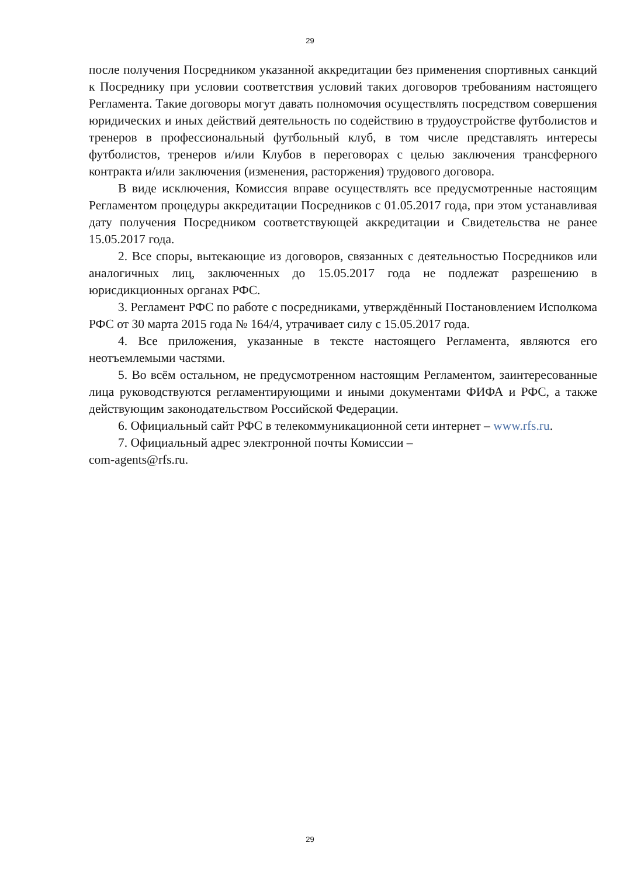29
после получения Посредником указанной аккредитации без применения спортивных санкций к Посреднику при условии соответствия условий таких договоров требованиям настоящего Регламента. Такие договоры могут давать полномочия осуществлять посредством совершения юридических и иных действий деятельность по содействию в трудоустройстве футболистов и тренеров в профессиональный футбольный клуб, в том числе представлять интересы футболистов, тренеров и/или Клубов в переговорах с целью заключения трансферного контракта и/или заключения (изменения, расторжения) трудового договора.
В виде исключения, Комиссия вправе осуществлять все предусмотренные настоящим Регламентом процедуры аккредитации Посредников с 01.05.2017 года, при этом устанавливая дату получения Посредником соответствующей аккредитации и Свидетельства не ранее 15.05.2017 года.
2. Все споры, вытекающие из договоров, связанных с деятельностью Посредников или аналогичных лиц, заключенных до 15.05.2017 года не подлежат разрешению в юрисдикционных органах РФС.
3. Регламент РФС по работе с посредниками, утверждённый Постановлением Исполкома РФС от 30 марта 2015 года № 164/4, утрачивает силу с 15.05.2017 года.
4. Все приложения, указанные в тексте настоящего Регламента, являются его неотъемлемыми частями.
5. Во всём остальном, не предусмотренном настоящим Регламентом, заинтересованные лица руководствуются регламентирующими и иными документами ФИФА и РФС, а также действующим законодательством Российской Федерации.
6. Официальный сайт РФС в телекоммуникационной сети интернет – www.rfs.ru.
7. Официальный адрес электронной почты Комиссии –
com-agents@rfs.ru.
29